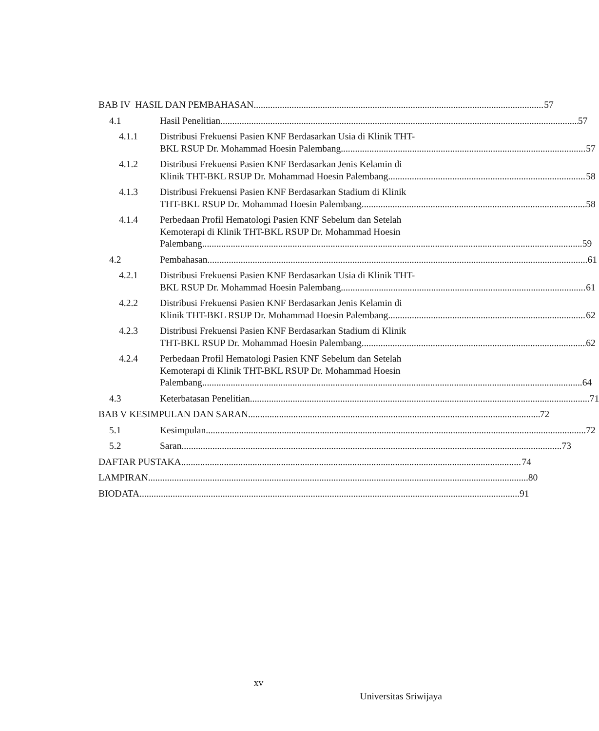BAB IV HASIL DAN PEMBAHASAN 57
4.1 Hasil Penelitian 57
4.1.1 Distribusi Frekuensi Pasien KNF Berdasarkan Usia di Klinik THT-
BKL RSUP Dr. Mohammad Hoesin Palembang 57
4.1.2 Distribusi Frekuensi Pasien KNF Berdasarkan Jenis Kelamin di
Klinik THT-BKL RSUP Dr. Mohammad Hoesin Palembang 58
4.1.3 Distribusi Frekuensi Pasien KNF Berdasarkan Stadium di Klinik
THT-BKL RSUP Dr. Mohammad Hoesin Palembang 58
4.1.4 Perbedaan Profil Hematologi Pasien KNF Sebelum dan Setelah
Kemoterapi di Klinik THT-BKL RSUP Dr. Mohammad Hoesin
Palembang 59
4.2 Pembahasan 61
4.2.1 Distribusi Frekuensi Pasien KNF Berdasarkan Usia di Klinik THT-
BKL RSUP Dr. Mohammad Hoesin Palembang 61
4.2.2 Distribusi Frekuensi Pasien KNF Berdasarkan Jenis Kelamin di
Klinik THT-BKL RSUP Dr. Mohammad Hoesin Palembang 62
4.2.3 Distribusi Frekuensi Pasien KNF Berdasarkan Stadium di Klinik
THT-BKL RSUP Dr. Mohammad Hoesin Palembang 62
4.2.4 Perbedaan Profil Hematologi Pasien KNF Sebelum dan Setelah
Kemoterapi di Klinik THT-BKL RSUP Dr. Mohammad Hoesin
Palembang 64
4.3 Keterbatasan Penelitian 71
BAB V KESIMPULAN DAN SARAN 72
5.1 Kesimpulan 72
5.2 Saran 73
DAFTAR PUSTAKA 74
LAMPIRAN 80
BIODATA 91
xv
Universitas Sriwijaya